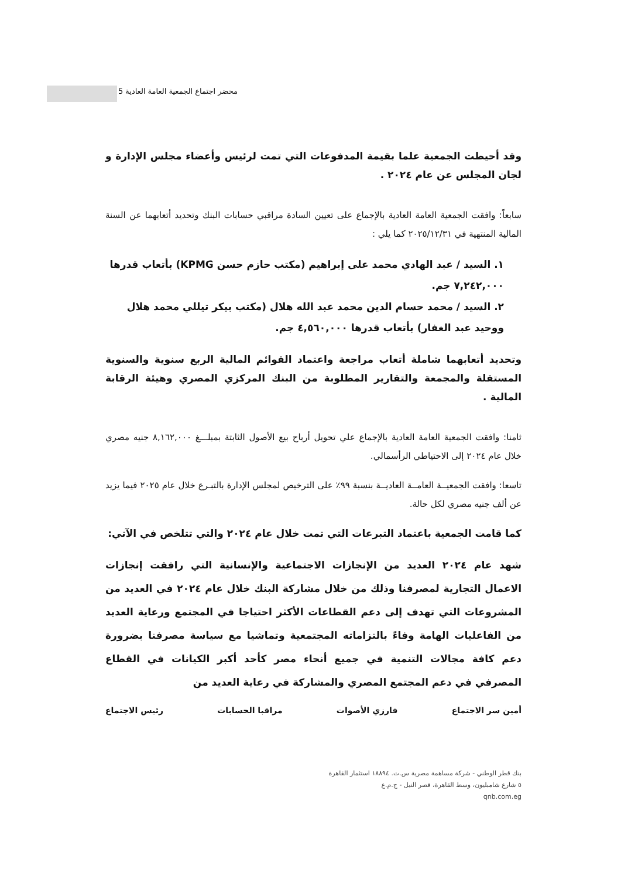محضر اجتماع الجمعية العامة العادية 5
وقد أحيطت الجمعية علما بقيمة المدفوعات التي تمت لرئيس وأعضاء مجلس الإدارة و لجان المجلس عن عام ٢٠٢٤ .
سابعاً: وافقت الجمعية العامة العادية بالإجماع على تعيين السادة مراقبي حسابات البنك وتحديد أتعابهما عن السنة المالية المنتهية في ٢٠٢٥/١٢/٣١ كما يلي :
١. السيد / عبد الهادي محمد على إبراهيم (مكتب حازم حسن KPMG) بأتعاب قدرها ٧,٢٤٢,٠٠٠ جم.
٢. السيد / محمد حسام الدين محمد عبد الله هلال (مكتب بيكر تيللي محمد هلال ووحيد عبد الغفار) بأتعاب قدرها ٤,٥٦٠,٠٠٠ جم.
وتحديد أتعابهما شاملة أتعاب مراجعة واعتماد القوائم المالية الربع سنوية والسنوية المستقلة والمجمعة والتقارير المطلوبة من البنك المركزي المصري وهيئة الرقابة المالية .
ثامنا: وافقت الجمعية العامة العادية بالإجماع علي تحويل أرباح بيع الأصول الثابتة بمبلـــغ ٨,١٦٢,٠٠٠ جنيه مصري خلال عام ٢٠٢٤ إلى الاحتياطي الرأسمالي.
تاسعا: وافقت الجمعيــة العامــة العاديــة بنسبة ٩٩٪ على الترخيص لمجلس الإدارة بالتبـرع خلال عام ٢٠٢٥ فيما يزيد عن ألف جنيه مصري لكل حالة.
كما قامت الجمعية باعتماد التبرعات التي تمت خلال عام ٢٠٢٤ والتي تتلخص في الآتي:
شهد عام ٢٠٢٤ العديد من الإنجازات الاجتماعية والإنسانية التي رافقت إنجازات الاعمال التجارية لمصرفنا وذلك من خلال مشاركة البنك خلال عام ٢٠٢٤ في العديد من المشروعات التي تهدف إلى دعم القطاعات الأكثر احتياجا في المجتمع ورعاية العديد من الفاعليات الهامة وفاءً بالتزاماته المجتمعية وتماشيا مع سياسة مصرفنا بضرورة دعم كافة مجالات التنمية في جميع أنحاء مصر كأحد أكبر الكيانات في القطاع المصرفي في دعم المجتمع المصري والمشاركة في رعاية العديد من
أمين سر الاجتماع فارزي الأصوات مراقبا الحسابات رئيس الاجتماع
بنك قطر الوطني - شركة مساهمة مصرية س.ت. ١٨٨٩٤ استثمار القاهرة
٥ شارع شامبليون، وسط القاهرة، قصر النيل - ج.م.ع
qnb.com.eg